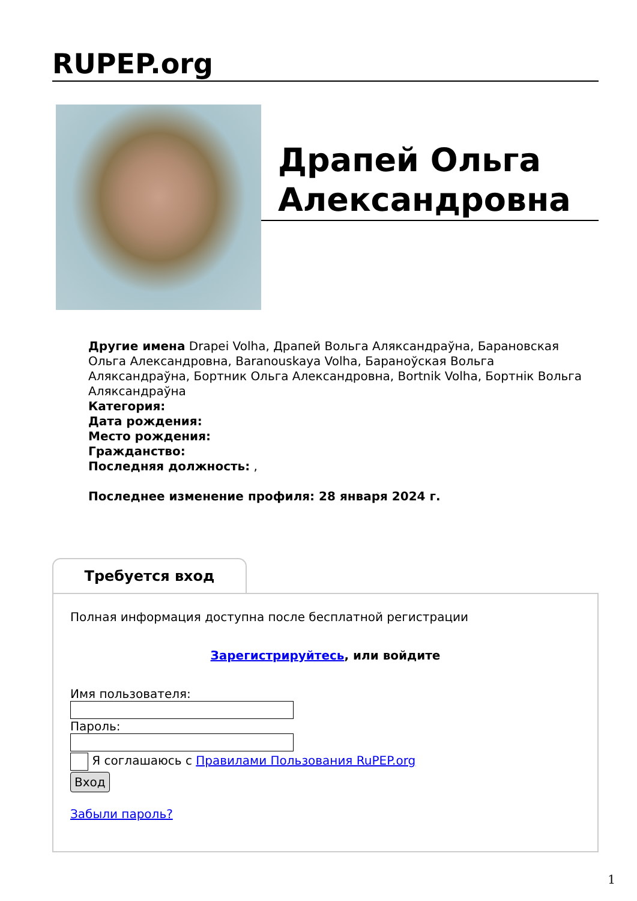RUPEP.org
Драпей Ольга Александровна
Другие имена Drapei Volha, Драпей Вольга Аляксандраўна, Барановская Ольга Александровна, Baranouskaya Volha, Бараноўская Вольга Аляксандраўна, Бортник Ольга Александровна, Bortnik Volha, Бортнік Вольга Аляксандраўна
Категория:
Дата рождения:
Место рождения:
Гражданство:
Последняя должность: ,
Последнее изменение профиля: 28 января 2024 г.
Требуется вход
Полная информация доступна после бесплатной регистрации
Зарегистрируйтесь, или войдите
Имя пользователя:Пароль:
Я соглашаюсь с Правилами Пользования RuPEP.org
Вход
Забыли пароль?
1